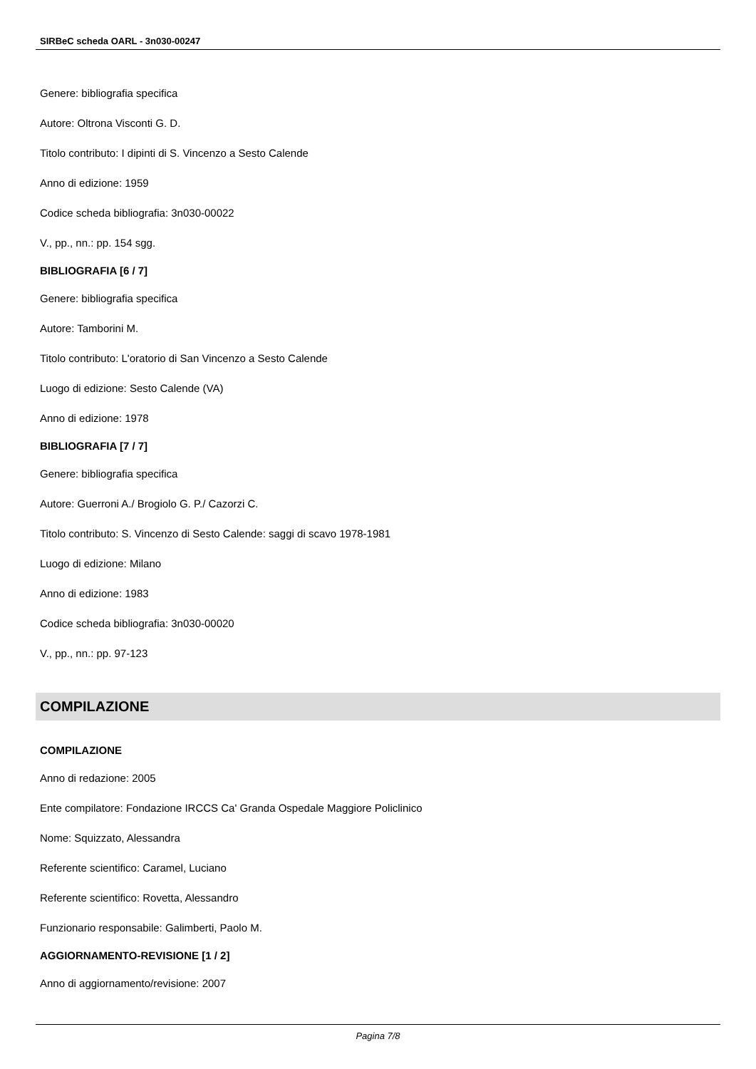SIRBeC scheda OARL - 3n030-00247
Genere: bibliografia specifica
Autore: Oltrona Visconti G. D.
Titolo contributo: I dipinti di S. Vincenzo a Sesto Calende
Anno di edizione: 1959
Codice scheda bibliografia: 3n030-00022
V., pp., nn.: pp. 154 sgg.
BIBLIOGRAFIA [6 / 7]
Genere: bibliografia specifica
Autore: Tamborini M.
Titolo contributo: L'oratorio di San Vincenzo a Sesto Calende
Luogo di edizione: Sesto Calende (VA)
Anno di edizione: 1978
BIBLIOGRAFIA [7 / 7]
Genere: bibliografia specifica
Autore: Guerroni A./ Brogiolo G. P./ Cazorzi C.
Titolo contributo: S. Vincenzo di Sesto Calende: saggi di scavo 1978-1981
Luogo di edizione: Milano
Anno di edizione: 1983
Codice scheda bibliografia: 3n030-00020
V., pp., nn.: pp. 97-123
COMPILAZIONE
COMPILAZIONE
Anno di redazione: 2005
Ente compilatore: Fondazione IRCCS Ca' Granda Ospedale Maggiore Policlinico
Nome: Squizzato, Alessandra
Referente scientifico: Caramel, Luciano
Referente scientifico: Rovetta, Alessandro
Funzionario responsabile: Galimberti, Paolo M.
AGGIORNAMENTO-REVISIONE [1 / 2]
Anno di aggiornamento/revisione: 2007
Pagina 7/8